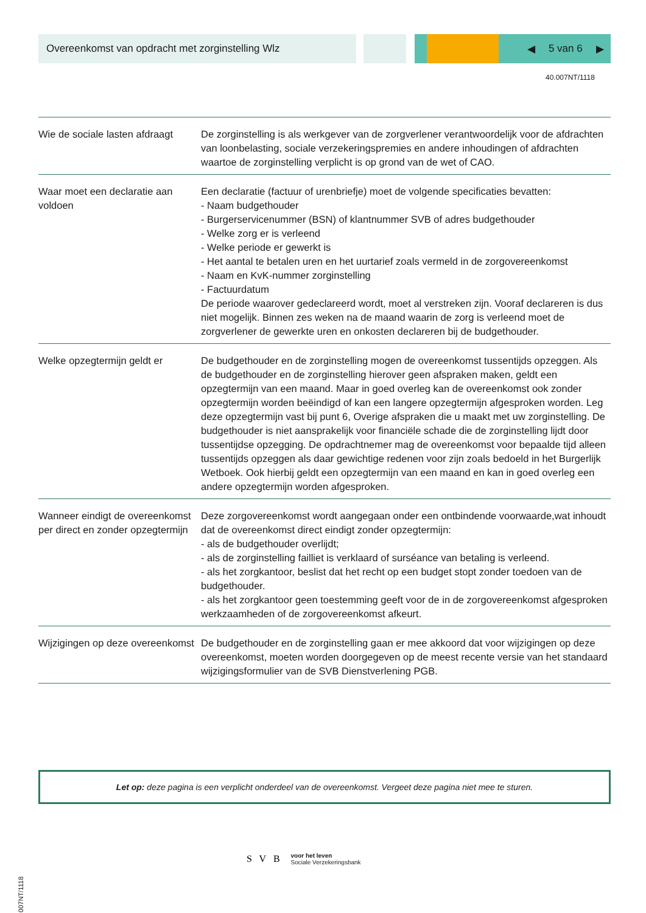Overeenkomst van opdracht met zorginstelling Wlz
◀ 5 van 6 ▶
40.007NT/1118
| Wie de sociale lasten afdraagt | De zorginstelling is als werkgever van de zorgverlener verantwoordelijk voor de afdrachten van loonbelasting, sociale verzekeringspremies en andere inhoudingen of afdrachten waartoe de zorginstelling verplicht is op grond van de wet of CAO. |
| Waar moet een declaratie aan voldoen | Een declaratie (factuur of urenbriefje) moet de volgende specificaties bevatten: - Naam budgethouder - Burgerservicenummer (BSN) of klantnummer SVB of adres budgethouder - Welke zorg er is verleend - Welke periode er gewerkt is - Het aantal te betalen uren en het uurtarief zoals vermeld in de zorgovereenkomst - Naam en KvK-nummer zorginstelling - Factuurdatum De periode waarover gedeclareerd wordt, moet al verstreken zijn. Vooraf declareren is dus niet mogelijk. Binnen zes weken na de maand waarin de zorg is verleend moet de zorgverlener de gewerkte uren en onkosten declareren bij de budgethouder. |
| Welke opzegtermijn geldt er | De budgethouder en de zorginstelling mogen de overeenkomst tussentijds opzeggen. Als de budgethouder en de zorginstelling hierover geen afspraken maken, geldt een opzegtermijn van een maand. Maar in goed overleg kan de overeenkomst ook zonder opzegtermijn worden beëindigd of kan een langere opzegtermijn afgesproken worden. Leg deze opzegtermijn vast bij punt 6, Overige afspraken die u maakt met uw zorginstelling. De budgethouder is niet aansprakelijk voor financiële schade die de zorginstelling lijdt door tussentijdse opzegging. De opdrachtnemer mag de overeenkomst voor bepaalde tijd alleen tussentijds opzeggen als daar gewichtige redenen voor zijn zoals bedoeld in het Burgerlijk Wetboek. Ook hierbij geldt een opzegtermijn van een maand en kan in goed overleg een andere opzegtermijn worden afgesproken. |
| Wanneer eindigt de overeenkomst per direct en zonder opzegtermijn | Deze zorgovereenkomst wordt aangegaan onder een ontbindende voorwaarde,wat inhoudt dat de overeenkomst direct eindigt zonder opzegtermijn: - als de budgethouder overlijdt; - als de zorginstelling failliet is verklaard of surséance van betaling is verleend. - als het zorgkantoor, beslist dat het recht op een budget stopt zonder toedoen van de budgethouder. - als het zorgkantoor geen toestemming geeft voor de in de zorgovereenkomst afgesproken werkzaamheden of de zorgovereenkomst afkeurt. |
| Wijzigingen op deze overeenkomst | De budgethouder en de zorginstelling gaan er mee akkoord dat voor wijzigingen op deze overeenkomst, moeten worden doorgegeven op de meest recente versie van het standaard wijzigingsformulier van de SVB Dienstverlening PGB. |
Let op: deze pagina is een verplicht onderdeel van de overeenkomst. Vergeet deze pagina niet mee te sturen.
40.007NT/1118
S V B voor het leven
Sociale Verzekeringsbank